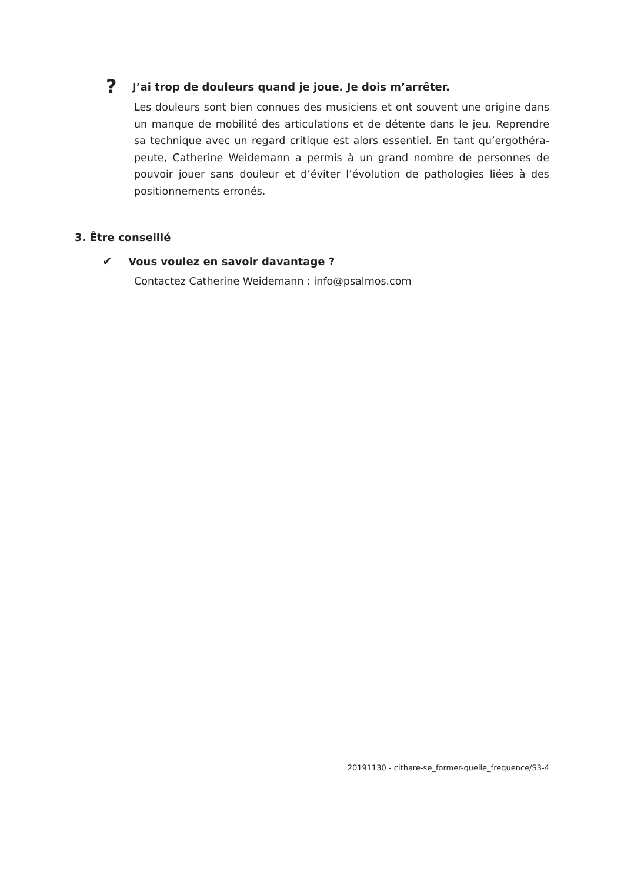? J’ai trop de douleurs quand je joue. Je dois m’arrêter.
Les douleurs sont bien connues des musiciens et ont souvent une origine dans un manque de mobilité des articulations et de détente dans le jeu. Reprendre sa technique avec un regard critique est alors essentiel. En tant qu’ergothéra­peute, Catherine Weidemann a permis à un grand nombre de personnes de pouvoir jouer sans douleur et d’éviter l’évolution de pathologies liées à des positionnements erronés.
3. Être conseillé
✔ Vous voulez en savoir davantage ?
Contactez Catherine Weidemann : info@psalmos.com
20191130 - cithare-se_former-quelle_frequence/S3-4